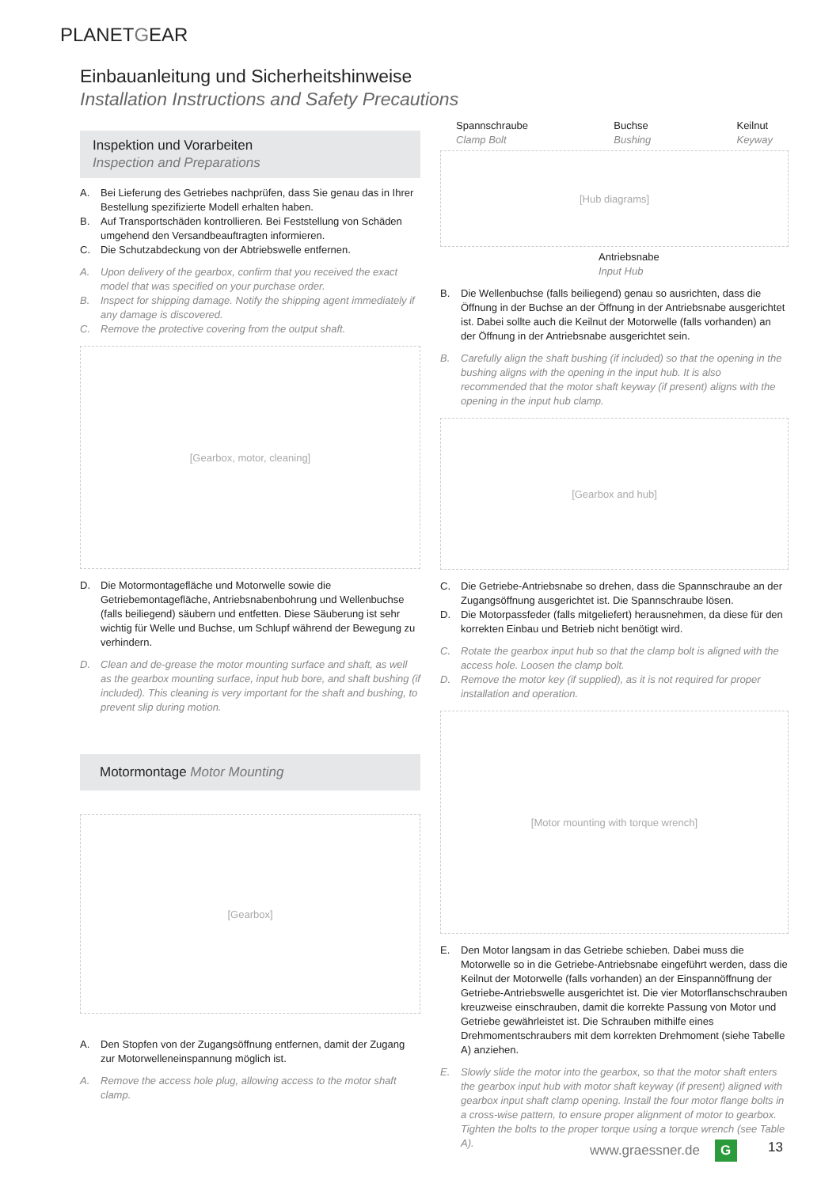PLANETGEAR
Einbauanleitung und Sicherheitshinweise
Installation Instructions and Safety Precautions
Inspektion und Vorarbeiten
Inspection and Preparations
A. Bei Lieferung des Getriebes nachprüfen, dass Sie genau das in Ihrer Bestellung spezifizierte Modell erhalten haben.
B. Auf Transportschäden kontrollieren. Bei Feststellung von Schäden umgehend den Versandbeauftragten informieren.
C. Die Schutzabdeckung von der Abtriebswelle entfernen.
A. Upon delivery of the gearbox, confirm that you received the exact model that was specified on your purchase order.
B. Inspect for shipping damage. Notify the shipping agent immediately if any damage is discovered.
C. Remove the protective covering from the output shaft.
[Gearbox, motor, cleaning]
D. Die Motormontagefläche und Motorwelle sowie die Getriebemontagefläche, Antriebsnabenbohrung und Wellenbuchse (falls beiliegend) säubern und entfetten. Diese Säuberung ist sehr wichtig für Welle und Buchse, um Schlupf während der Bewegung zu verhindern.
D. Clean and de-grease the motor mounting surface and shaft, as well as the gearbox mounting surface, input hub bore, and shaft bushing (if included). This cleaning is very important for the shaft and bushing, to prevent slip during motion.
Motormontage Motor Mounting
[Gearbox]
A. Den Stopfen von der Zugangsöffnung entfernen, damit der Zugang zur Motorwelleneinspannung möglich ist.
A. Remove the access hole plug, allowing access to the motor shaft clamp.
Spannschraube
Clamp Bolt Buchse
Bushing Keilnut
Keyway
[Hub diagrams]
Antriebsnabe
Input Hub
B. Die Wellenbuchse (falls beiliegend) genau so ausrichten, dass die Öffnung in der Buchse an der Öffnung in der Antriebsnabe ausgerichtet ist. Dabei sollte auch die Keilnut der Motorwelle (falls vorhanden) an der Öffnung in der Antriebsnabe ausgerichtet sein.
B. Carefully align the shaft bushing (if included) so that the opening in the bushing aligns with the opening in the input hub. It is also recommended that the motor shaft keyway (if present) aligns with the opening in the input hub clamp.
[Gearbox and hub]
C. Die Getriebe-Antriebsnabe so drehen, dass die Spannschraube an der Zugangsöffnung ausgerichtet ist. Die Spannschraube lösen.
D. Die Motorpassfeder (falls mitgeliefert) herausnehmen, da diese für den korrekten Einbau und Betrieb nicht benötigt wird.
C. Rotate the gearbox input hub so that the clamp bolt is aligned with the access hole. Loosen the clamp bolt.
D. Remove the motor key (if supplied), as it is not required for proper installation and operation.
[Motor mounting with torque wrench]
E. Den Motor langsam in das Getriebe schieben. Dabei muss die Motorwelle so in die Getriebe-Antriebsnabe eingeführt werden, dass die Keilnut der Motorwelle (falls vorhanden) an der Einspannöffnung der Getriebe-Antriebswelle ausgerichtet ist. Die vier Motorflanschschrauben kreuzweise einschrauben, damit die korrekte Passung von Motor und Getriebe gewährleistet ist. Die Schrauben mithilfe eines Drehmomentschraubers mit dem korrekten Drehmoment (siehe Tabelle A) anziehen.
E. Slowly slide the motor into the gearbox, so that the motor shaft enters the gearbox input hub with motor shaft keyway (if present) aligned with gearbox input shaft clamp opening. Install the four motor flange bolts in a cross-wise pattern, to ensure proper alignment of motor to gearbox. Tighten the bolts to the proper torque using a torque wrench (see Table A).
www.graessner.de G 13